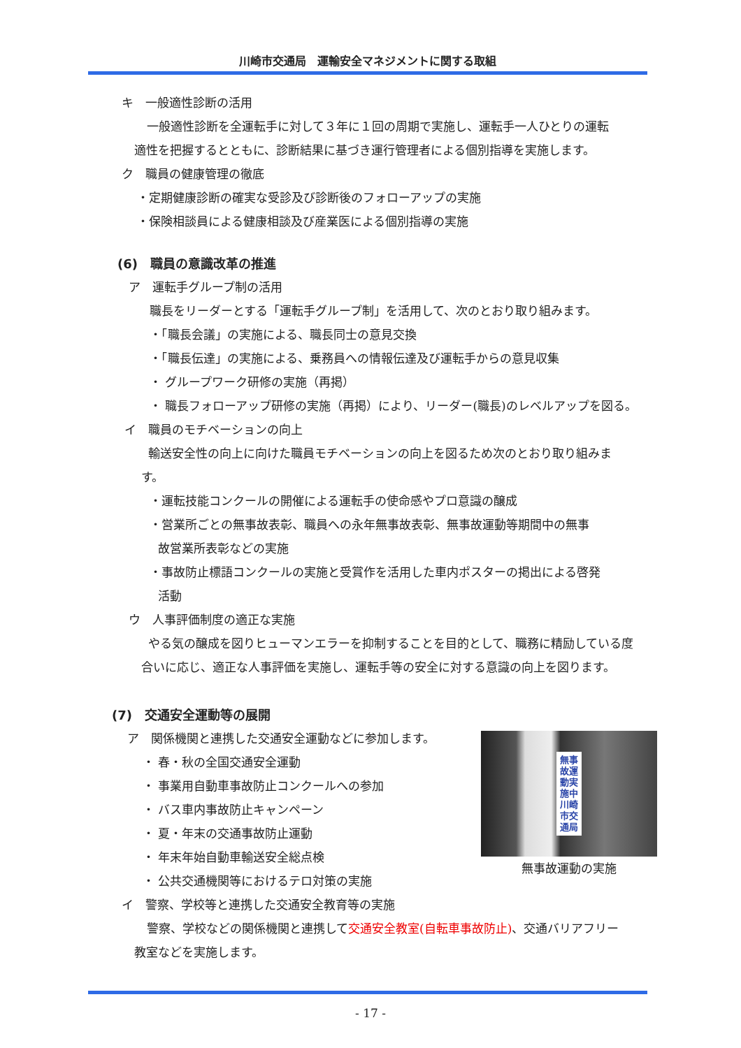川崎市交通局　運輸安全マネジメントに関する取組
キ　一般適性診断の活用
一般適性診断を全運転手に対して３年に１回の周期で実施し、運転手一人ひとりの運転
適性を把握するとともに、診断結果に基づき運行管理者による個別指導を実施します。
ク　職員の健康管理の徹底
・定期健康診断の確実な受診及び診断後のフォローアップの実施
・保険相談員による健康相談及び産業医による個別指導の実施
(6)　職員の意識改革の推進
ア　運転手グループ制の活用
職長をリーダーとする「運転手グループ制」を活用して、次のとおり取り組みます。
・「職長会議」の実施による、職長同士の意見交換
・「職長伝達」の実施による、乗務員への情報伝達及び運転手からの意見収集
・ グループワーク研修の実施（再掲）
・ 職長フォローアップ研修の実施（再掲）により、リーダー(職長)のレベルアップを図る。
イ　職員のモチベーションの向上
輸送安全性の向上に向けた職員モチベーションの向上を図るため次のとおり取り組みま
す。
・運転技能コンクールの開催による運転手の使命感やプロ意識の醸成
・営業所ごとの無事故表彰、職員への永年無事故表彰、無事故運動等期間中の無事
故営業所表彰などの実施
・事故防止標語コンクールの実施と受賞作を活用した車内ポスターの掲出による啓発
活動
ウ　人事評価制度の適正な実施
やる気の醸成を図りヒューマンエラーを抑制することを目的として、職務に精励している度
合いに応じ、適正な人事評価を実施し、運転手等の安全に対する意識の向上を図ります。
(7)　交通安全運動等の展開
無事故運動実施中 川崎市交通局
無事故運動の実施
ア　関係機関と連携した交通安全運動などに参加します。
・ 春・秋の全国交通安全運動
・ 事業用自動車事故防止コンクールへの参加
・ バス車内事故防止キャンペーン
・ 夏・年末の交通事故防止運動
・ 年末年始自動車輸送安全総点検
・ 公共交通機関等におけるテロ対策の実施
イ　警察、学校等と連携した交通安全教育等の実施
警察、学校などの関係機関と連携して交通安全教室(自転車事故防止)、交通バリアフリー
教室などを実施します。
- 17 -